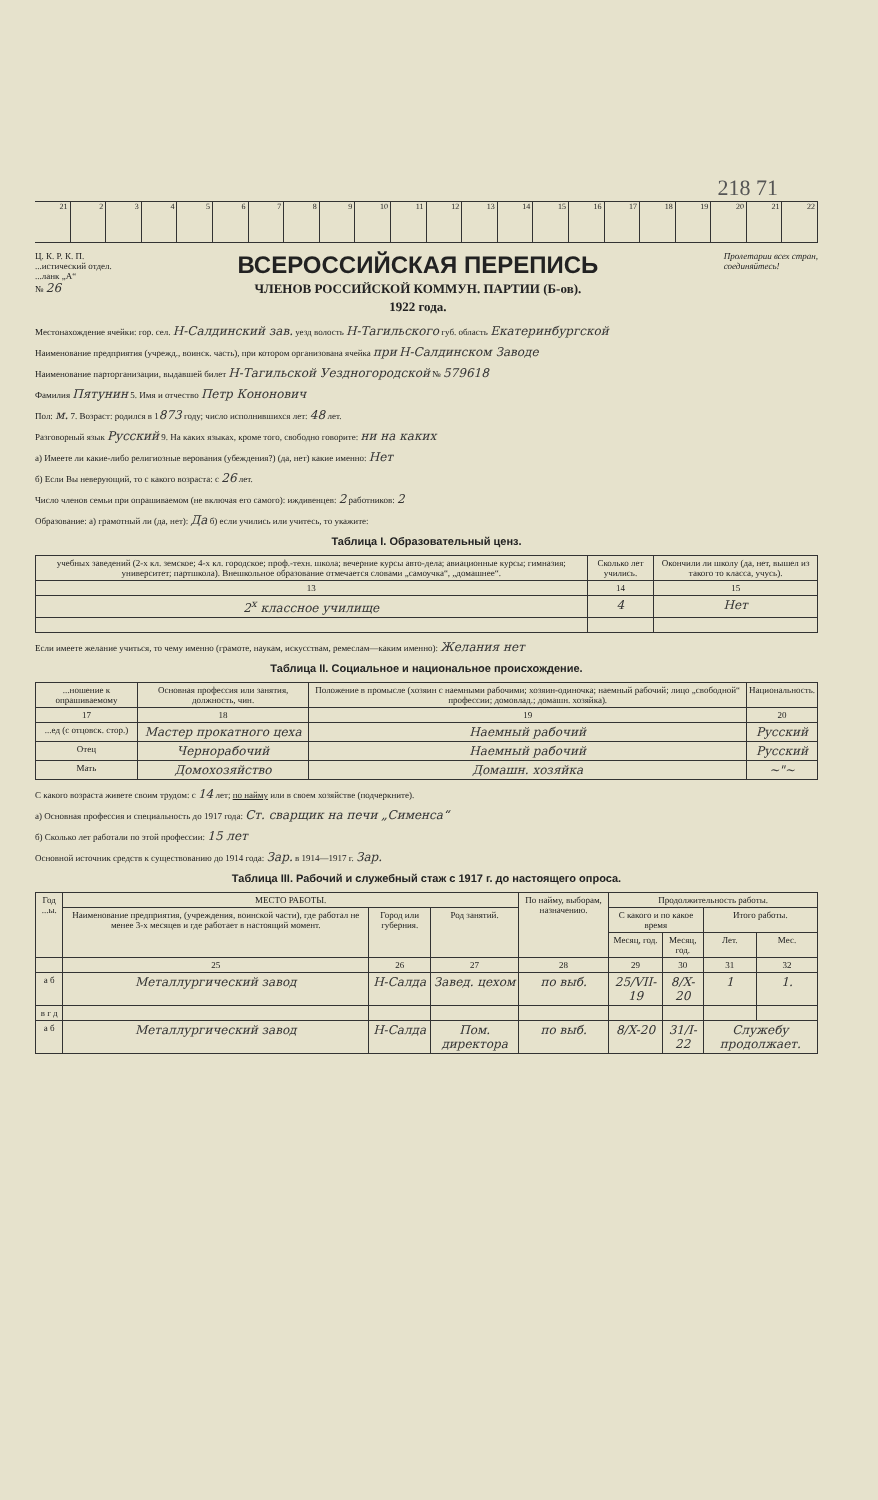218 71
21 23456789 10 11 12 13 14 15 16 17 18 19 20 21 22
Ц. К. Р. К. П.
...истический отдел.
...ланк „А“
№ 26
ВСЕРОССИЙСКАЯ ПЕРЕПИСЬ
ЧЛЕНОВ РОССИЙСКОЙ КОММУН. ПАРТИИ (Б-ов).
1922 года.
Пролетарии всех стран,
соединяйтесь!
Местонахождение ячейки: гор. сел. Н-Салдинский зав. уезд волость Н-Тагильского губ. область Екатеринбургской
Наименование предприятия (учрежд., воинск. часть), при котором организована ячейка при Н-Салдинском Заводе
Наименование парторганизации, выдавшей билет Н-Тагильской Уездногородской № 579618
Фамилия Пятунин 5. Имя и отчество Петр Кононович
Пол: м. 7. Возраст: родился в 1873 году; число исполнившихся лет: 48 лет.
Разговорный язык Русский 9. На каких языках, кроме того, свободно говорите: ни на каких
а) Имеете ли какие-либо религиозные верования (убеждения?) (да, нет) какие именно: Нет
б) Если Вы неверующий, то с какого возраста: с 26 лет.
Число членов семьи при опрашиваемом (не включая его самого): иждивенцев: 2 работников: 2
Образование: а) грамотный ли (да, нет): Да б) если учились или учитесь, то укажите:
Таблица I. Образовательный ценз.
| учебных заведений (2-х кл. земское; 4-х кл. городское; проф.-техн. школа; вечерние курсы авто-дела; авиационные курсы; гимназия; университет; партшкола). Внешкольное образование отмечается словами „самоучка“, „домашнее“. | Сколько лет учились. | Окончили ли школу (да, нет, вышел из такого то класса, учусь). |
| --- | --- | --- |
| 13 | 14 | 15 |
| 2<sup>х</sup> классное училище | 4 | Нет |
Если имеете желание учиться, то чему именно (грамоте, наукам, искусствам, ремеслам—каким именно): Желания нет
Таблица II. Социальное и национальное происхождение.
| ...ношение к опрашиваемому | Основная профессия или занятия, должность, чин. | Положение в промысле (хозяин с наемными рабочими; хозяин-одиночка; наемный рабочий; лицо „свободной“ профессии; домовлад.; домашн. хозяйка). | Национальность. |
| --- | --- | --- | --- |
| 17 | 18 | 19 | 20 |
| ...ед (с отцовск. стор.) | Мастер прокатного цеха | Наемный рабочий | Русский |
| Отец | Чернорабочий | Наемный рабочий | Русский |
| Мать | Домохозяйство | Домашн. хозяйка | ~"~ |
С какого возраста живете своим трудом: с 14 лет; по найму или в своем хозяйстве (подчеркните).
а) Основная профессия и специальность до 1917 года: Ст. сварщик на печи „Сименса“
б) Сколько лет работали по этой профессии: 15 лет
Основной источник средств к существованию до 1914 года: Зар. в 1914—1917 г. Зар.
Таблица III. Рабочий и служебный стаж с 1917 г. до настоящего опроса.
| Год ...ы. | МЕСТО РАБОТЫ. | | | По найму, выборам, назначению. | Продолжительность работы. | | | |
| --- | --- | --- | --- | --- | --- | --- | --- | --- |
| | Наименование предприятия, (учреждения, воинской части), где работал не менее 3-х месяцев и где работает в настоящий момент. | Город или губерния. | Род занятий. | | С какого и по какое время | | Итого работы. | |
| | | | | | Месяц, год. | Месяц, год. | Лет. | Мес. |
| | 25 | 26 | 27 | 28 | 29 | 30 | 31 | 32 |
| а б | Металлургический завод | Н-Салда | Завед. цехом | по выб. | 25/VII-19 | 8/X-20 | 1 | 1. |
| в г д | | | | | | | | |
| а б | Металлургический завод | Н-Салда | Пом. директора | по выб. | 8/X-20 | 31/I-22 | Служебу продолжает. | |